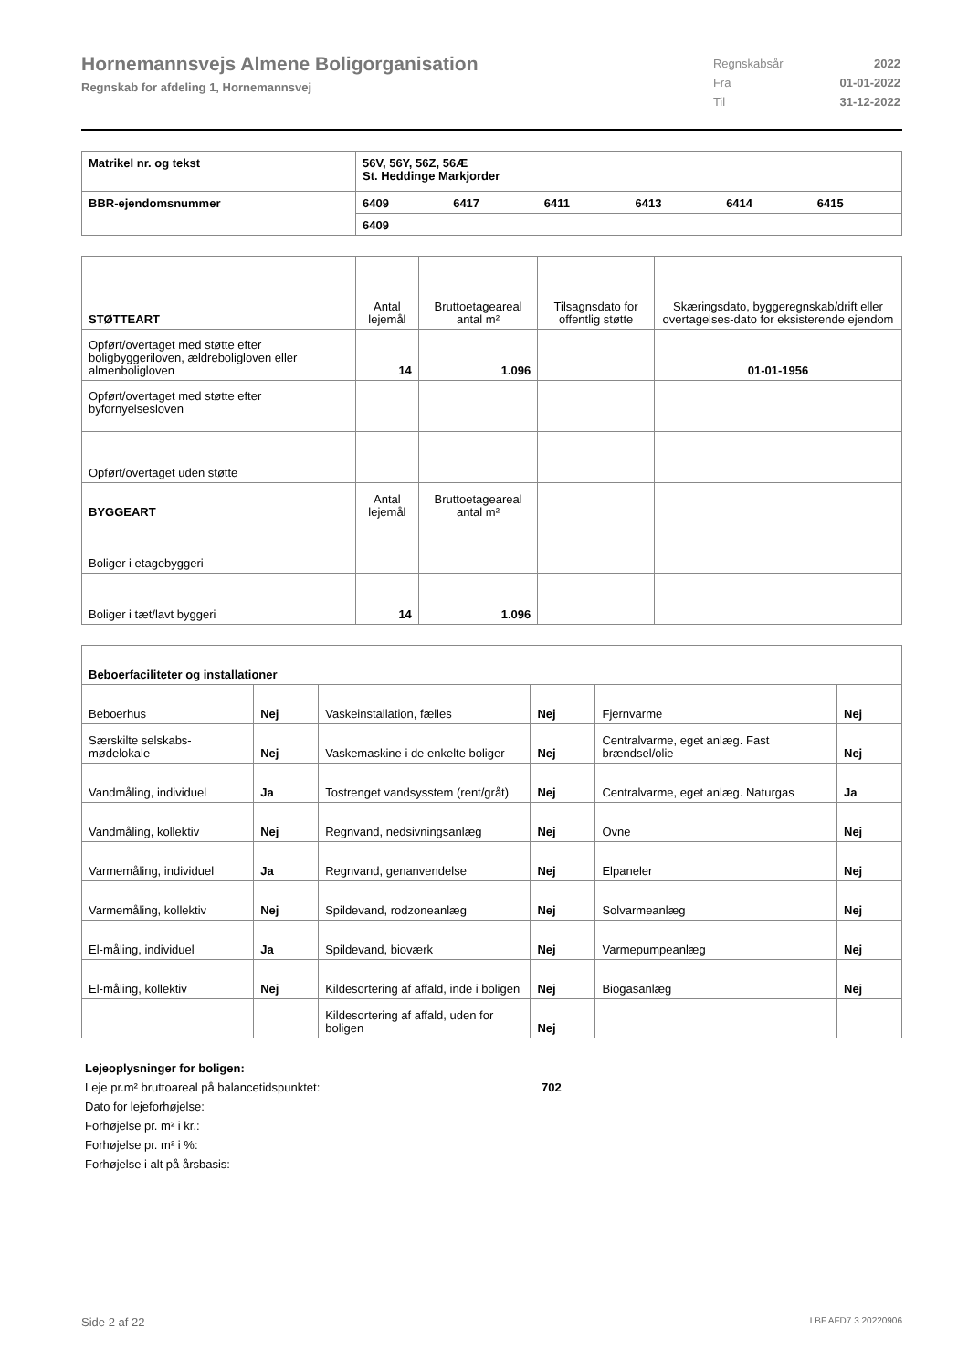Hornemannsvejs Almene Boligorganisation
Regnskab for afdeling 1, Hornemannsvej
| Regnskabsår | 2022 |
| Fra | 01-01-2022 |
| Til | 31-12-2022 |
| Matrikel nr. og tekst | 56V, 56Y, 56Z, 56Æ St. Heddinge Markjorder | | | | | |
| BBR-ejendomsnummer | 6409 | 6417 | 6411 | 6413 | 6414 | 6415 |
| | 6409 | | | | | |
| STØTTEART | Antal lejemål | Bruttoetageareal antal m² | Tilsagnsdato for offentlig støtte | Skæringsdato, byggeregnskab/drift eller overtagelses-dato for eksisterende ejendom |
| Opført/overtaget med støtte efter boligbyggeriloven, ældreboligloven eller almenboligloven | 14 | 1.096 | | 01-01-1956 |
| Opført/overtaget med støtte efter byfornyelsesloven | | | | |
| Opført/overtaget uden støtte | | | | |
| BYGGEART | Antal lejemål | Bruttoetageareal antal m² | | |
| Boliger i etagebyggeri | | | | |
| Boliger i tæt/lavt byggeri | 14 | 1.096 | | |
| Beboerfaciliteter og installationer | | | | | |
| Beboerhus | Nej | Vaskeinstallation, fælles | Nej | Fjernvarme | Nej |
| Særskilte selskabs- mødelokale | Nej | Vaskemaskine i de enkelte boliger | Nej | Centralvarme, eget anlæg. Fast brændsel/olie | Nej |
| Vandmåling, individuel | Ja | Tostrenget vandsysstem (rent/gråt) | Nej | Centralvarme, eget anlæg. Naturgas | Ja |
| Vandmåling, kollektiv | Nej | Regnvand, nedsivningsanlæg | Nej | Ovne | Nej |
| Varmemåling, individuel | Ja | Regnvand, genanvendelse | Nej | Elpaneler | Nej |
| Varmemåling, kollektiv | Nej | Spildevand, rodzoneanlæg | Nej | Solvarmeanlæg | Nej |
| El-måling, individuel | Ja | Spildevand, bioværk | Nej | Varmepumpeanlæg | Nej |
| El-måling, kollektiv | Nej | Kildesortering af affald, inde i boligen | Nej | Biogasanlæg | Nej |
| | | Kildesortering af affald, uden for boligen | Nej | | |
Lejeoplysninger for boligen:
Leje pr.m² bruttoareal på balancetidspunktet: 702
Dato for lejeforhøjelse:
Forhøjelse pr. m² i kr.:
Forhøjelse pr. m² i %:
Forhøjelse i alt på årsbasis:
Side 2 af 22 LBF.AFD7.3.20220906